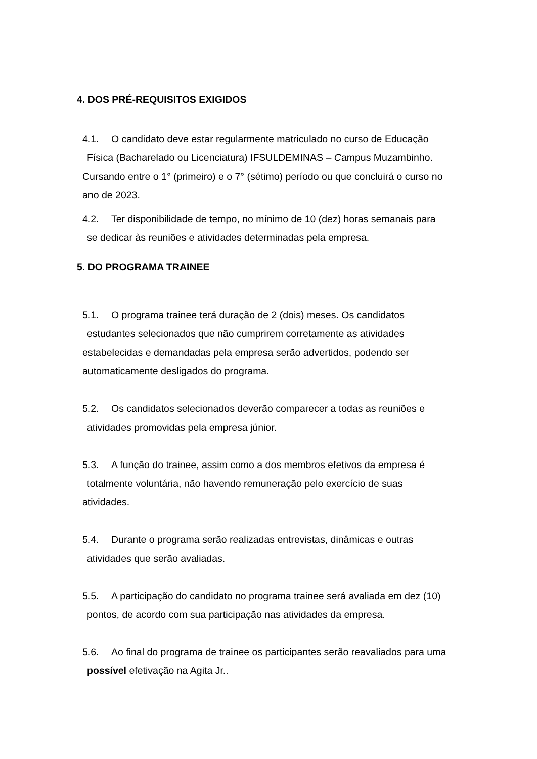4. DOS PRÉ-REQUISITOS EXIGIDOS
4.1. O candidato deve estar regularmente matriculado no curso de Educação
Física (Bacharelado ou Licenciatura) IFSULDEMINAS – Campus Muzambinho.
Cursando entre o 1° (primeiro) e o 7° (sétimo) período ou que concluirá o curso no
ano de 2023.
4.2. Ter disponibilidade de tempo, no mínimo de 10 (dez) horas semanais para
se dedicar às reuniões e atividades determinadas pela empresa.
5. DO PROGRAMA TRAINEE
5.1. O programa trainee terá duração de 2 (dois) meses. Os candidatos
estudantes selecionados que não cumprirem corretamente as atividades
estabelecidas e demandadas pela empresa serão advertidos, podendo ser
automaticamente desligados do programa.
5.2. Os candidatos selecionados deverão comparecer a todas as reuniões e
atividades promovidas pela empresa júnior.
5.3. A função do trainee, assim como a dos membros efetivos da empresa é
totalmente voluntária, não havendo remuneração pelo exercício de suas
atividades.
5.4. Durante o programa serão realizadas entrevistas, dinâmicas e outras
atividades que serão avaliadas.
5.5. A participação do candidato no programa trainee será avaliada em dez (10)
pontos, de acordo com sua participação nas atividades da empresa.
5.6. Ao final do programa de trainee os participantes serão reavaliados para uma
possível efetivação na Agita Jr..